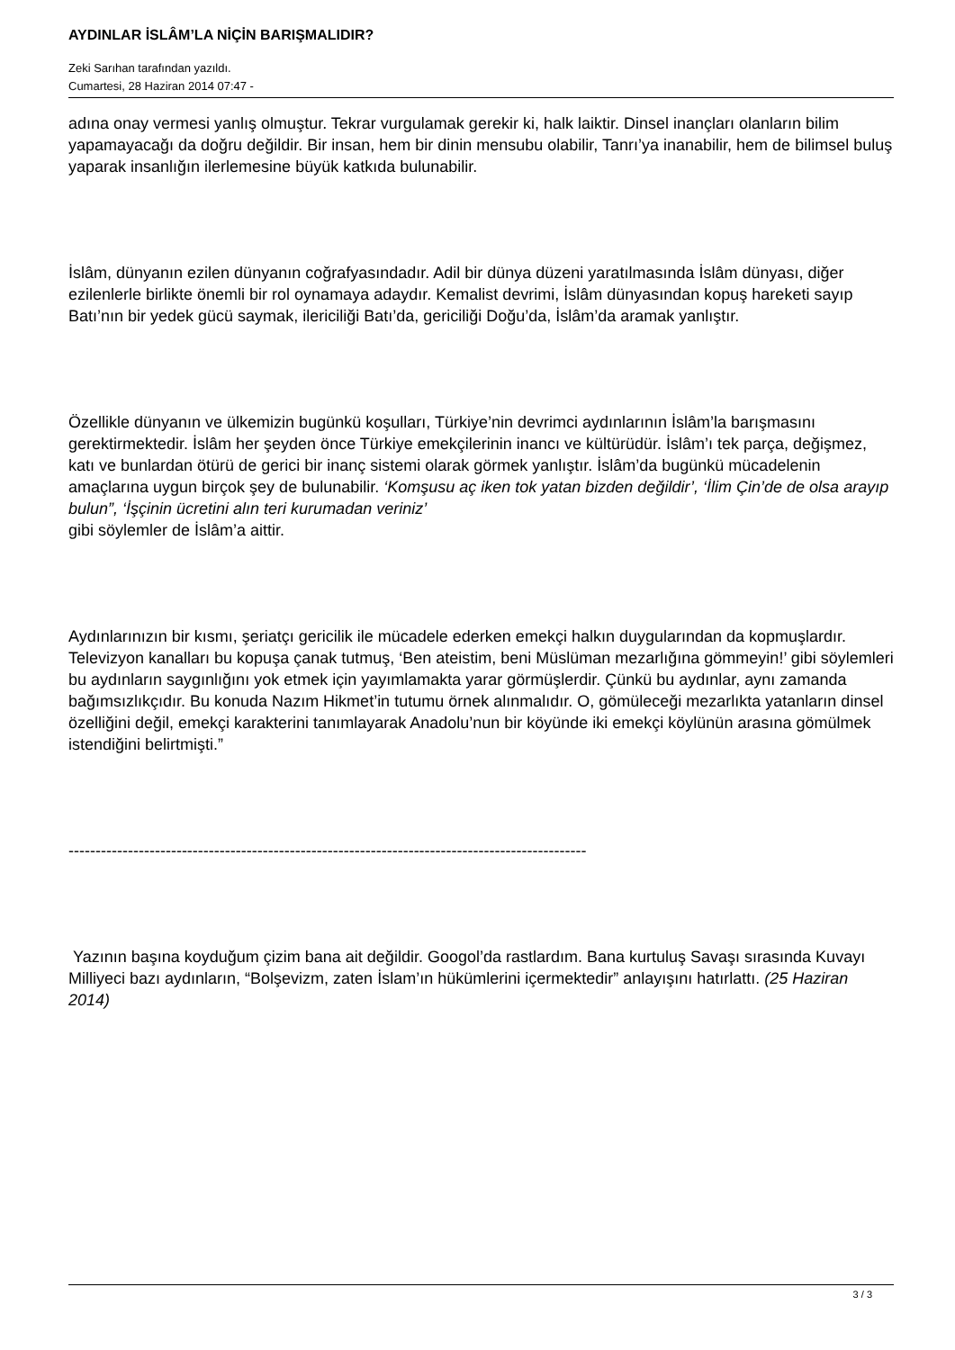AYDINLAR İSLÂM’LA NİÇİN BARIŞMALIDIR?
Zeki Sarıhan tarafından yazıldı.
Cumartesi, 28 Haziran 2014 07:47 -
adına onay vermesi yanlış olmuştur. Tekrar vurgulamak gerekir ki, halk laiktir. Dinsel inançları olanların bilim yapamayacağı da doğru değildir. Bir insan, hem bir dinin mensubu olabilir, Tanrı’ya inanabilir, hem de bilimsel buluş yaparak insanlığın ilerlemesine büyük katkıda bulunabilir.
İslâm, dünyanın ezilen dünyanın coğrafyasındadır. Adil bir dünya düzeni yaratılmasında İslâm dünyası, diğer ezilenlerle birlikte önemli bir rol oynamaya adaydır. Kemalist devrimi, İslâm dünyasından kopuş hareketi sayıp Batı’nın bir yedek gücü saymak, ilericiliği Batı’da, gericiliği Doğu’da, İslâm’da aramak yanlıştır.
Özellikle dünyanın ve ülkemizin bugünkü koşulları, Türkiye’nin devrimci aydınlarının İslâm’la barışmasını gerektirmektedir. İslâm her şeyden önce Türkiye emekçilerinin inancı ve kültürüdür. İslâm’ı tek parça, değişmez, katı ve bunlardan ötürü de gerici bir inanç sistemi olarak görmek yanlıştır. İslâm’da bugünkü mücadelenin amaçlarına uygun birçok şey de bulunabilir. ‘Komşusu aç iken tok yatan bizden değildir’, ‘İlim Çin’de de olsa arayıp bulun”, ‘İşçinin ücretini alın teri kurumadan veriniz’
gibi söylemler de İslâm’a aittir.
Aydınlarınızın bir kısmı, şeriatçı gericilik ile mücadele ederken emekçi halkın duygularından da kopmuşlardır. Televizyon kanalları bu kopuşa çanak tutmuş, ‘Ben ateistim, beni Müslüman mezarlığına gömmeyin!’ gibi söylemleri bu aydınların saygınlığını yok etmek için yayımlamakta yarar görmüşlerdir. Çünkü bu aydınlar, aynı zamanda bağımsızlıkçıdır. Bu konuda Nazım Hikmet’in tutumu örnek alınmalıdır. O, gömüleceği mezarlıkta yatanların dinsel özelliğini değil, emekçi karakterini tanımlayarak Anadolu’nun bir köyünde iki emekçi köylünün arasına gömülmek istendiğini belirtmişti.”
------------------------------------------------------------------------------------------------
Yazının başına koyduğum çizim bana ait değildir. Googol’da rastlardım. Bana kurtuluş Savaşı sırasında Kuvayı Milliyeci bazı aydınların, “Bolşevizm, zaten İslam’ın hükümlerini içermektedir” anlayışını hatırlattı. (25 Haziran 2014)
3 / 3